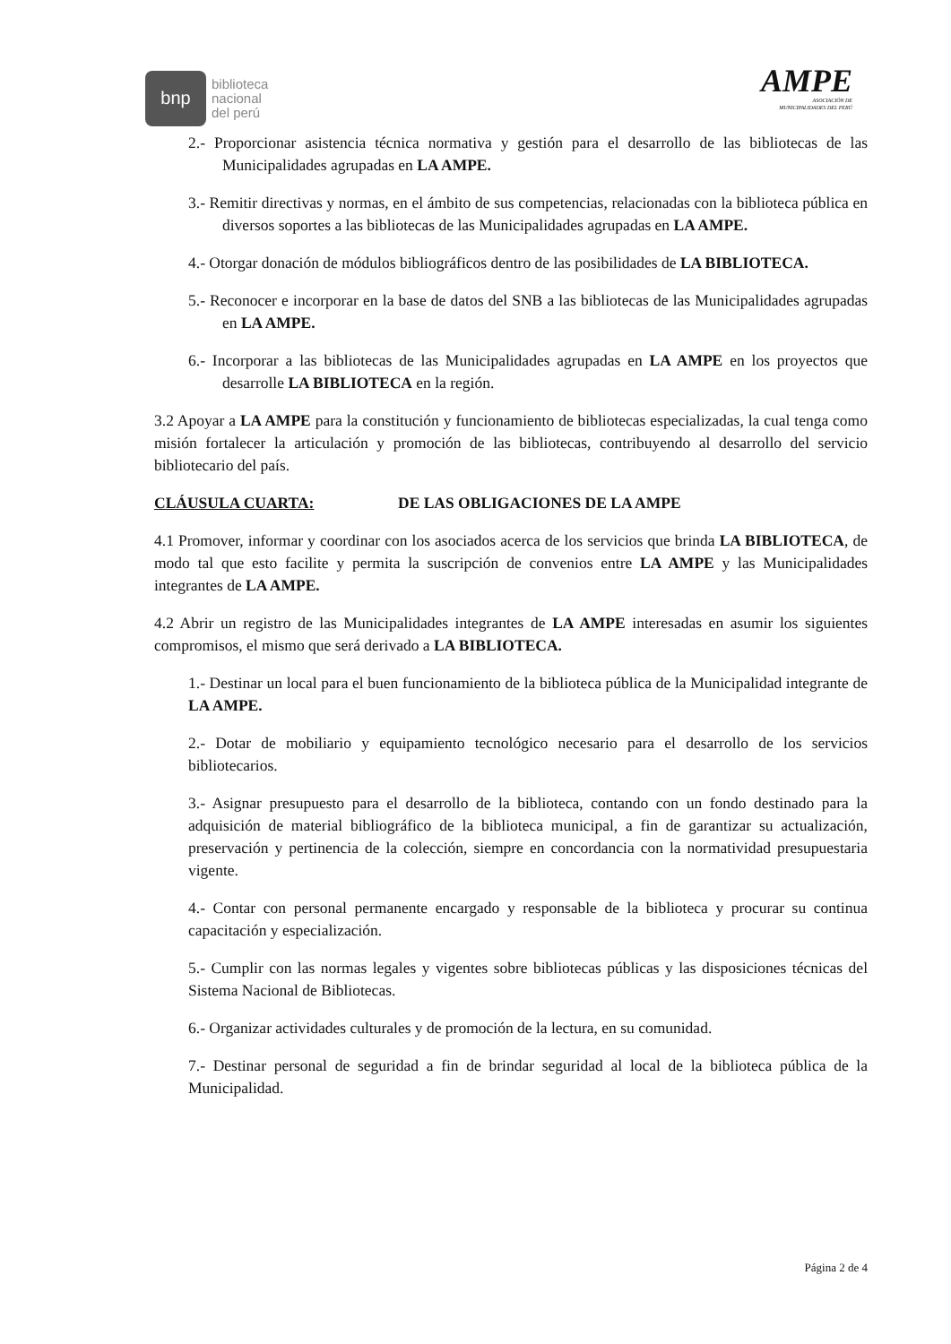bnp
biblioteca
nacional
del perú
AMPE
ASOCIACIÓN DE
MUNICIPALIDADES DEL PERÚ
2.- Proporcionar asistencia técnica normativa y gestión para el desarrollo de las bibliotecas de las Municipalidades agrupadas en LA AMPE.
3.- Remitir directivas y normas, en el ámbito de sus competencias, relacionadas con la biblioteca pública en diversos soportes a las bibliotecas de las Municipalidades agrupadas en LA AMPE.
4.- Otorgar donación de módulos bibliográficos dentro de las posibilidades de LA BIBLIOTECA.
5.- Reconocer e incorporar en la base de datos del SNB a las bibliotecas de las Municipalidades agrupadas en LA AMPE.
6.- Incorporar a las bibliotecas de las Municipalidades agrupadas en LA AMPE en los proyectos que desarrolle LA BIBLIOTECA en la región.
3.2 Apoyar a LA AMPE para la constitución y funcionamiento de bibliotecas especializadas, la cual tenga como misión fortalecer la articulación y promoción de las bibliotecas, contribuyendo al desarrollo del servicio bibliotecario del país.
CLÁUSULA CUARTA: DE LAS OBLIGACIONES DE LA AMPE
4.1 Promover, informar y coordinar con los asociados acerca de los servicios que brinda LA BIBLIOTECA, de modo tal que esto facilite y permita la suscripción de convenios entre LA AMPE y las Municipalidades integrantes de LA AMPE.
4.2 Abrir un registro de las Municipalidades integrantes de LA AMPE interesadas en asumir los siguientes compromisos, el mismo que será derivado a LA BIBLIOTECA.
1.- Destinar un local para el buen funcionamiento de la biblioteca pública de la Municipalidad integrante de LA AMPE.
2.- Dotar de mobiliario y equipamiento tecnológico necesario para el desarrollo de los servicios bibliotecarios.
3.- Asignar presupuesto para el desarrollo de la biblioteca, contando con un fondo destinado para la adquisición de material bibliográfico de la biblioteca municipal, a fin de garantizar su actualización, preservación y pertinencia de la colección, siempre en concordancia con la normatividad presupuestaria vigente.
4.- Contar con personal permanente encargado y responsable de la biblioteca y procurar su continua capacitación y especialización.
5.- Cumplir con las normas legales y vigentes sobre bibliotecas públicas y las disposiciones técnicas del Sistema Nacional de Bibliotecas.
6.- Organizar actividades culturales y de promoción de la lectura, en su comunidad.
7.- Destinar personal de seguridad a fin de brindar seguridad al local de la biblioteca pública de la Municipalidad.
Página 2 de 4